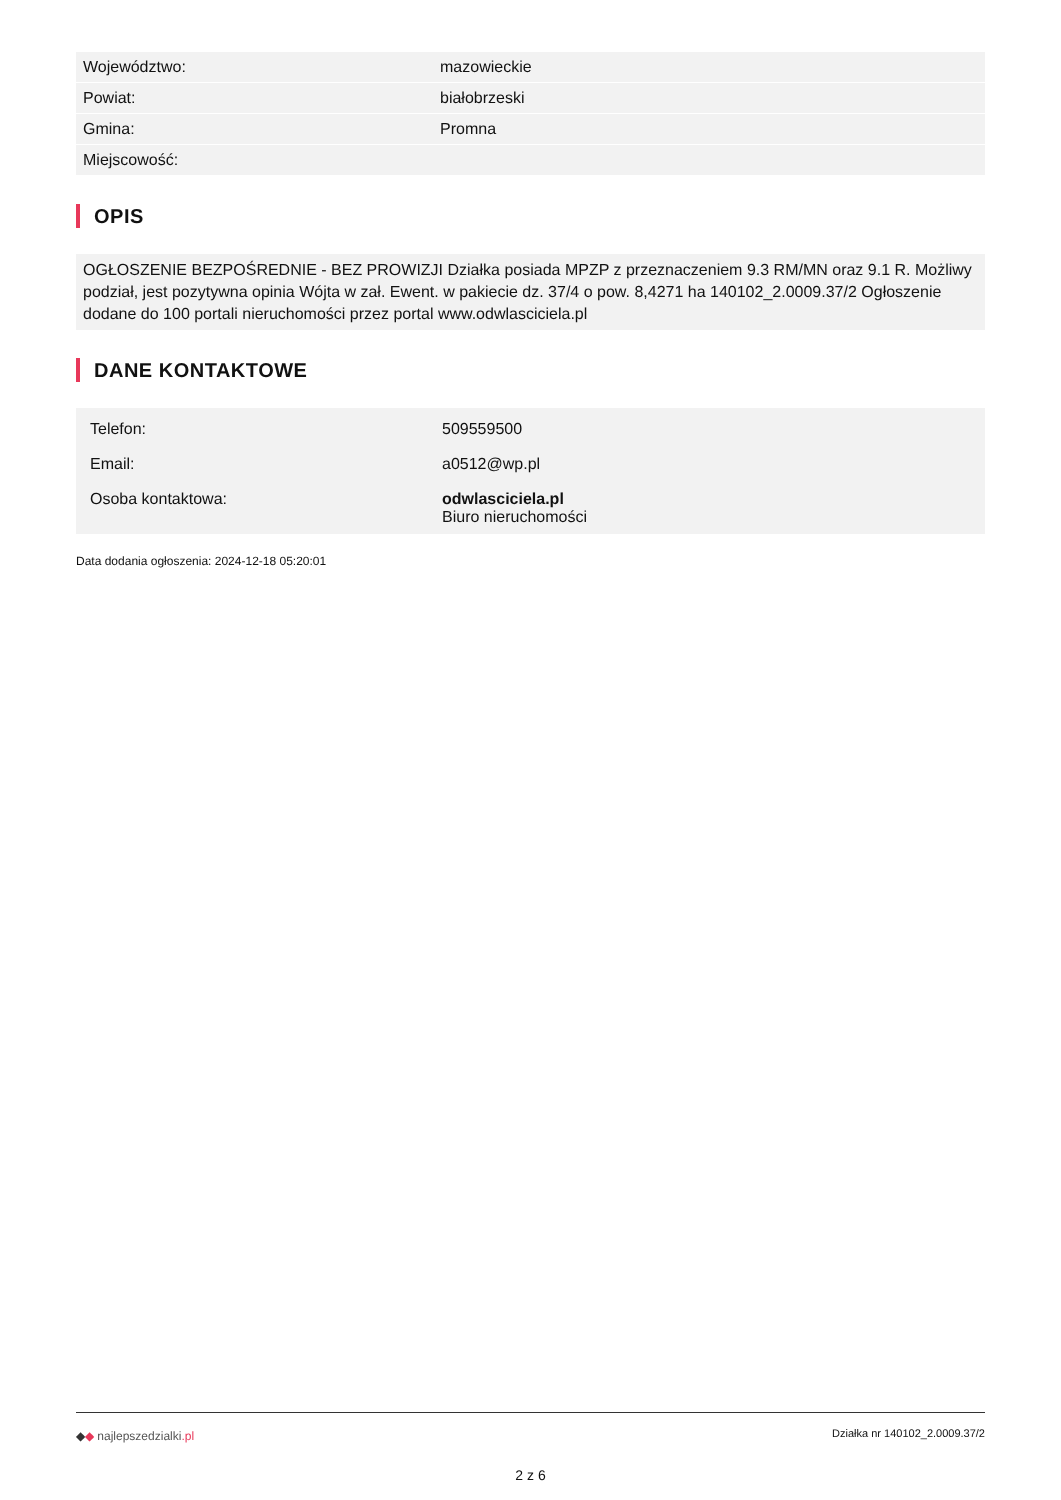| Województwo: | mazowieckie |
| Powiat: | białobrzeski |
| Gmina: | Promna |
| Miejscowość: | |
OPIS
OGŁOSZENIE BEZPOŚREDNIE - BEZ PROWIZJI Działka posiada MPZP z przeznaczeniem 9.3 RM/MN oraz 9.1 R. Możliwy podział, jest pozytywna opinia Wójta w zał. Ewent. w pakiecie dz. 37/4 o pow. 8,4271 ha 140102_2.0009.37/2 Ogłoszenie dodane do 100 portali nieruchomości przez portal www.odwlasciciela.pl
DANE KONTAKTOWE
| Telefon: | 509559500 |
| Email: | a0512@wp.pl |
| Osoba kontaktowa: | odwlasciciela.pl Biuro nieruchomości |
Data dodania ogłoszenia: 2024-12-18 05:20:01
◆◆ najlepszedzialki.pl Działka nr 140102_2.0009.37/2
2 z 6